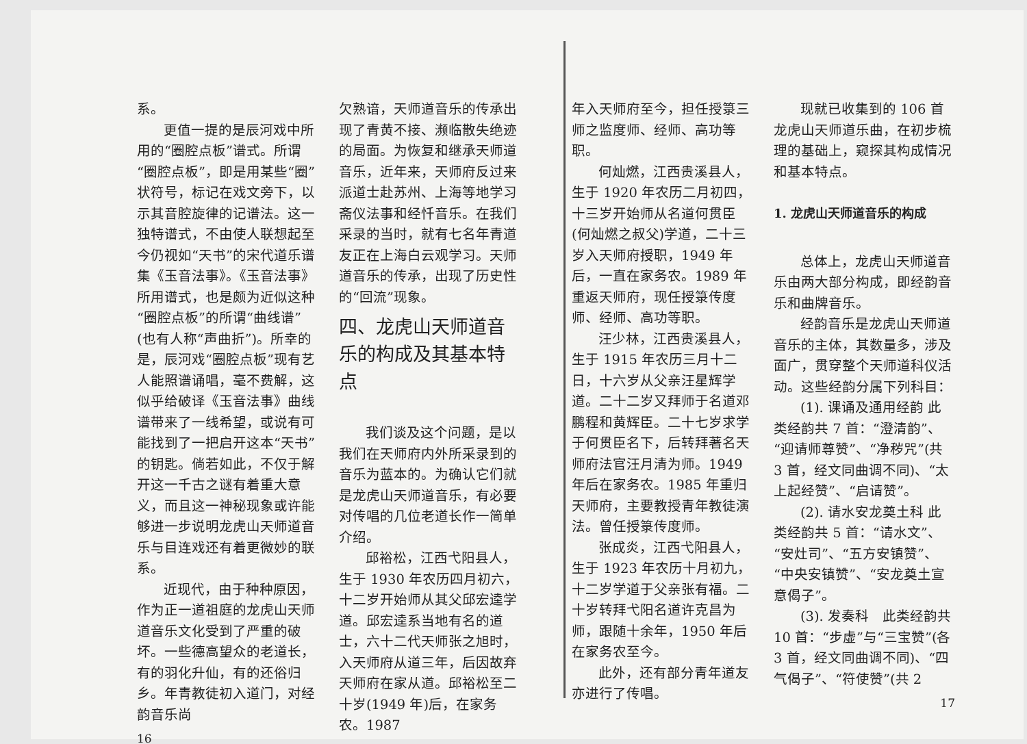系。
更值一提的是辰河戏中所用的“圈腔点板”谱式。所谓“圈腔点板”，即是用某些“圈”状符号，标记在戏文旁下，以示其音腔旋律的记谱法。这一独特谱式，不由使人联想起至今仍视如“天书”的宋代道乐谱集《玉音法事》。《玉音法事》所用谱式，也是颇为近似这种“圈腔点板”的所谓“曲线谱”(也有人称“声曲折”)。所幸的是，辰河戏“圈腔点板”现有艺人能照谱诵唱，毫不费解，这似乎给破译《玉音法事》曲线谱带来了一线希望，或说有可能找到了一把启开这本“天书”的钥匙。倘若如此，不仅于解开这一千古之谜有着重大意义，而且这一神秘现象或许能够进一步说明龙虎山天师道音乐与目连戏还有着更微妙的联系。
近现代，由于种种原因，作为正一道祖庭的龙虎山天师道音乐文化受到了严重的破坏。一些德高望众的老道长，有的羽化升仙，有的还俗归乡。年青教徒初入道门，对经韵音乐尚
16
欠熟谙，天师道音乐的传承出现了青黄不接、濒临散失绝迹的局面。为恢复和继承天师道音乐，近年来，天师府反过来派道士赴苏州、上海等地学习斋仪法事和经忏音乐。在我们采录的当时，就有七名年青道友正在上海白云观学习。天师道音乐的传承，出现了历史性的“回流”现象。
四、龙虎山天师道音乐的构成及其基本特点
我们谈及这个问题，是以我们在天师府内外所采录到的音乐为蓝本的。为确认它们就是龙虎山天师道音乐，有必要对传唱的几位老道长作一简单介绍。
邱裕松，江西弋阳县人，生于 1930 年农历四月初六，十二岁开始师从其父邱宏逵学道。邱宏逵系当地有名的道士，六十二代天师张之旭时，入天师府从道三年，后因故弃天师府在家从道。邱裕松至二十岁(1949 年)后，在家务农。1987
年入天师府至今，担任授箓三师之监度师、经师、高功等职。
何灿燃，江西贵溪县人，生于 1920 年农历二月初四，十三岁开始师从名道何贯臣(何灿燃之叔父)学道，二十三岁入天师府授职，1949 年后，一直在家务农。1989 年重返天师府，现任授箓传度师、经师、高功等职。
汪少林，江西贵溪县人，生于 1915 年农历三月十二日，十六岁从父亲汪星辉学道。二十二岁又拜师于名道邓鹏程和黄辉臣。二十七岁求学于何贯臣名下，后转拜著名天师府法官汪月清为师。1949 年后在家务农。1985 年重归天师府，主要教授青年教徒演法。曾任授箓传度师。
张成炎，江西弋阳县人，生于 1923 年农历十月初九，十二岁学道于父亲张有福。二十岁转拜弋阳名道许克昌为师，跟随十余年，1950 年后在家务农至今。
此外，还有部分青年道友亦进行了传唱。
现就已收集到的 106 首龙虎山天师道乐曲，在初步梳理的基础上，窥探其构成情况和基本特点。
1. 龙虎山天师道音乐的构成
总体上，龙虎山天师道音乐由两大部分构成，即经韵音乐和曲牌音乐。
经韵音乐是龙虎山天师道音乐的主体，其数量多，涉及面广，贯穿整个天师道科仪活动。这些经韵分属下列科目：
(1). 课诵及通用经韵 此类经韵共 7 首：“澄清韵”、“迎请师尊赞”、“净秽咒”(共 3 首，经文同曲调不同)、“太上起经赞”、“启请赞”。
(2). 请水安龙奠土科 此类经韵共 5 首：“请水文”、“安灶司”、“五方安镇赞”、“中央安镇赞”、“安龙奠土宣意偈子”。
(3). 发奏科　此类经韵共 10 首：“步虚”与“三宝赞”(各 3 首，经文同曲调不同)、“四气偈子”、“符使赞”(共 2
17